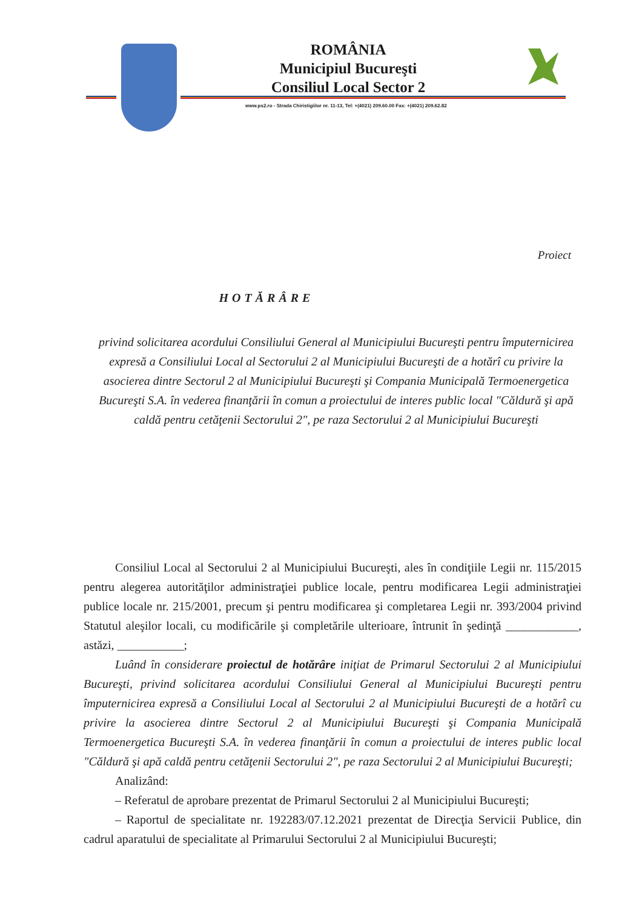ROMÂNIA
Municipiul Bucureşti
Consiliul Local Sector 2
www.ps2.ro - Strada Chiristigiilor nr. 11-13, Tel: +(4021) 209.60.00 Fax: +(4021) 209.62.82
Proiect
HOTĂRÂRE
privind solicitarea acordului Consiliului General al Municipiului Bucureşti pentru împuternicirea expresă a Consiliului Local al Sectorului 2 al Municipiului Bucureşti de a hotărî cu privire la asocierea dintre Sectorul 2 al Municipiului Bucureşti şi Compania Municipală Termoenergetica Bucureşti S.A. în vederea finanţării în comun a proiectului de interes public local "Căldură şi apă caldă pentru cetăţenii Sectorului 2", pe raza Sectorului 2 al Municipiului Bucureşti
Consiliul Local al Sectorului 2 al Municipiului Bucureşti, ales în condiţiile Legii nr. 115/2015 pentru alegerea autorităţilor administraţiei publice locale, pentru modificarea Legii administraţiei publice locale nr. 215/2001, precum şi pentru modificarea şi completarea Legii nr. 393/2004 privind Statutul aleşilor locali, cu modificările şi completările ulterioare, întrunit în şedinţă ____________, astăzi, ___________;
Luând în considerare proiectul de hotărâre iniţiat de Primarul Sectorului 2 al Municipiului Bucureşti, privind solicitarea acordului Consiliului General al Municipiului Bucureşti pentru împuternicirea expresă a Consiliului Local al Sectorului 2 al Municipiului Bucureşti de a hotărî cu privire la asocierea dintre Sectorul 2 al Municipiului Bucureşti şi Compania Municipală Termoenergetica Bucureşti S.A. în vederea finanţării în comun a proiectului de interes public local "Căldură şi apă caldă pentru cetăţenii Sectorului 2", pe raza Sectorului 2 al Municipiului Bucureşti;
Analizând:
– Referatul de aprobare prezentat de Primarul Sectorului 2 al Municipiului Bucureşti;
– Raportul de specialitate nr. 192283/07.12.2021 prezentat de Direcţia Servicii Publice, din cadrul aparatului de specialitate al Primarului Sectorului 2 al Municipiului Bucureşti;